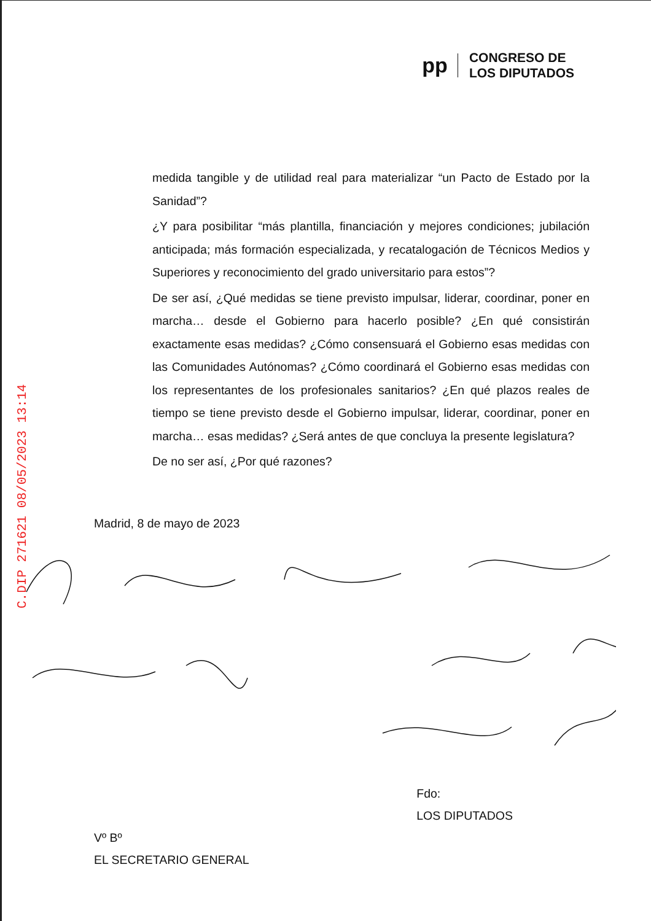C.DIP 271621 08/05/2023 13:14
pp
CONGRESO DE
LOS DIPUTADOS
medida tangible y de utilidad real para materializar “un Pacto de Estado por la Sanidad”?
¿Y para posibilitar “más plantilla, financiación y mejores condiciones; jubilación anticipada; más formación especializada, y recatalogación de Técnicos Medios y Superiores y reconocimiento del grado universitario para estos”?
De ser así, ¿Qué medidas se tiene previsto impulsar, liderar, coordinar, poner en marcha… desde el Gobierno para hacerlo posible? ¿En qué consistirán exactamente esas medidas? ¿Cómo consensuará el Gobierno esas medidas con las Comunidades Autónomas? ¿Cómo coordinará el Gobierno esas medidas con los representantes de los profesionales sanitarios? ¿En qué plazos reales de tiempo se tiene previsto desde el Gobierno impulsar, liderar, coordinar, poner en marcha… esas medidas? ¿Será antes de que concluya la presente legislatura?
De no ser así, ¿Por qué razones?
Madrid, 8 de mayo de 2023
Vº Bº
EL SECRETARIO GENERAL
Fdo:
LOS DIPUTADOS